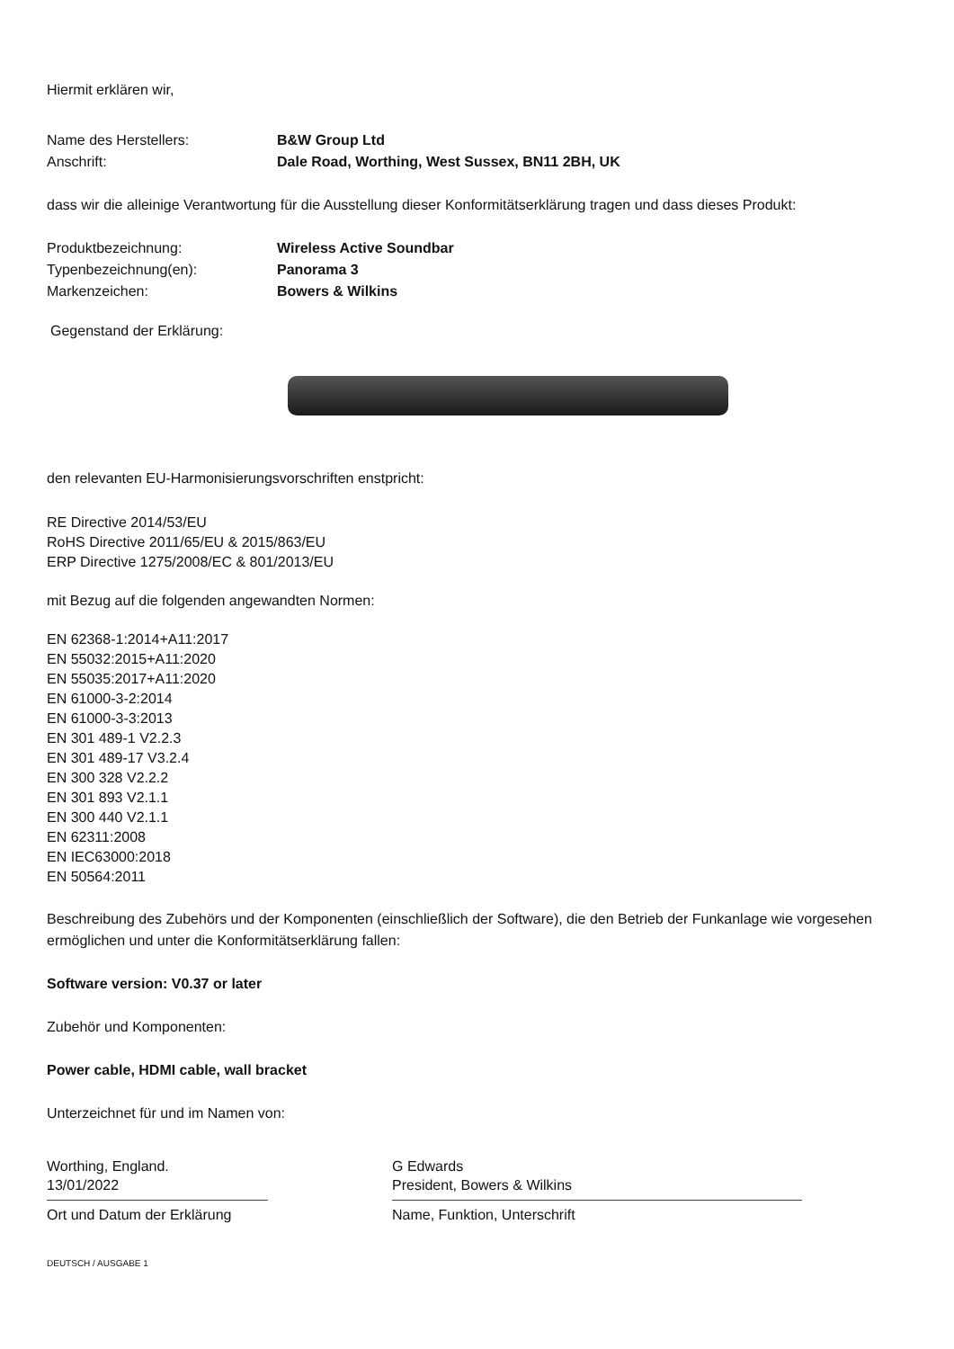Hiermit erklären wir,
Name des Herstellers: B&W Group Ltd
Anschrift: Dale Road, Worthing, West Sussex, BN11 2BH, UK
dass wir die alleinige Verantwortung für die Ausstellung dieser Konformitätserklärung tragen und dass dieses Produkt:
Produktbezeichnung: Wireless Active Soundbar
Typenbezeichnung(en): Panorama 3
Markenzeichen: Bowers & Wilkins
Gegenstand der Erklärung:
den relevanten EU-Harmonisierungsvorschriften enstpricht:
RE Directive 2014/53/EU
RoHS Directive 2011/65/EU & 2015/863/EU
ERP Directive 1275/2008/EC & 801/2013/EU
mit Bezug auf die folgenden angewandten Normen:
EN 62368-1:2014+A11:2017
EN 55032:2015+A11:2020
EN 55035:2017+A11:2020
EN 61000-3-2:2014
EN 61000-3-3:2013
EN 301 489-1 V2.2.3
EN 301 489-17 V3.2.4
EN 300 328 V2.2.2
EN 301 893 V2.1.1
EN 300 440 V2.1.1
EN 62311:2008
EN IEC63000:2018
EN 50564:2011
Beschreibung des Zubehörs und der Komponenten (einschließlich der Software), die den Betrieb der Funkanlage wie vorgesehen ermöglichen und unter die Konformitätserklärung fallen:
Software version: V0.37 or later
Zubehör und Komponenten:
Power cable, HDMI cable, wall bracket
Unterzeichnet für und im Namen von:
Worthing, England.
13/01/2022
Ort und Datum der Erklärung
G Edwards
President, Bowers & Wilkins
Name, Funktion, Unterschrift
DEUTSCH / AUSGABE 1